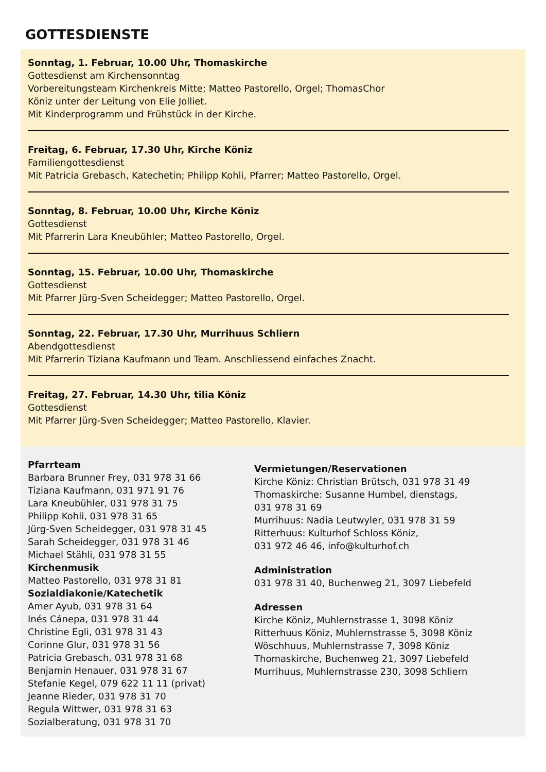GOTTESDIENSTE
Sonntag, 1. Februar, 10.00 Uhr, Thomaskirche
Gottesdienst am Kirchensonntag
Vorbereitungsteam Kirchenkreis Mitte; Matteo Pastorello, Orgel; ThomasChor
Köniz unter der Leitung von Elie Jolliet.
Mit Kinderprogramm und Frühstück in der Kirche.
Freitag, 6. Februar, 17.30 Uhr, Kirche Köniz
Familiengottesdienst
Mit Patricia Grebasch, Katechetin; Philipp Kohli, Pfarrer; Matteo Pastorello, Orgel.
Sonntag, 8. Februar, 10.00 Uhr, Kirche Köniz
Gottesdienst
Mit Pfarrerin Lara Kneubühler; Matteo Pastorello, Orgel.
Sonntag, 15. Februar, 10.00 Uhr, Thomaskirche
Gottesdienst
Mit Pfarrer Jürg-Sven Scheidegger; Matteo Pastorello, Orgel.
Sonntag, 22. Februar, 17.30 Uhr, Murrihuus Schliern
Abendgottesdienst
Mit Pfarrerin Tiziana Kaufmann und Team. Anschliessend einfaches Znacht.
Freitag, 27. Februar, 14.30 Uhr, tilia Köniz
Gottesdienst
Mit Pfarrer Jürg-Sven Scheidegger; Matteo Pastorello, Klavier.
Pfarrteam
Barbara Brunner Frey, 031 978 31 66
Tiziana Kaufmann, 031 971 91 76
Lara Kneubühler, 031 978 31 75
Philipp Kohli, 031 978 31 65
Jürg-Sven Scheidegger, 031 978 31 45
Sarah Scheidegger, 031 978 31 46
Michael Stähli, 031 978 31 55
Kirchenmusik
Matteo Pastorello, 031 978 31 81
Sozialdiakonie/Katechetik
Amer Ayub, 031 978 31 64
Inés Cánepa, 031 978 31 44
Christine Egli, 031 978 31 43
Corinne Glur, 031 978 31 56
Patricia Grebasch, 031 978 31 68
Benjamin Henauer, 031 978 31 67
Stefanie Kegel, 079 622 11 11 (privat)
Jeanne Rieder, 031 978 31 70
Regula Wittwer, 031 978 31 63
Sozialberatung, 031 978 31 70
Vermietungen/Reservationen
Kirche Köniz: Christian Brütsch, 031 978 31 49
Thomaskirche: Susanne Humbel, dienstags,
031 978 31 69
Murrihuus: Nadia Leutwyler, 031 978 31 59
Ritterhuus: Kulturhof Schloss Köniz,
031 972 46 46, info@kulturhof.ch
Administration
031 978 31 40, Buchenweg 21, 3097 Liebefeld
Adressen
Kirche Köniz, Muhlernstrasse 1, 3098 Köniz
Ritterhuus Köniz, Muhlernstrasse 5, 3098 Köniz
Wöschhuus, Muhlernstrasse 7, 3098 Köniz
Thomaskirche, Buchenweg 21, 3097 Liebefeld
Murrihuus, Muhlernstrasse 230, 3098 Schliern